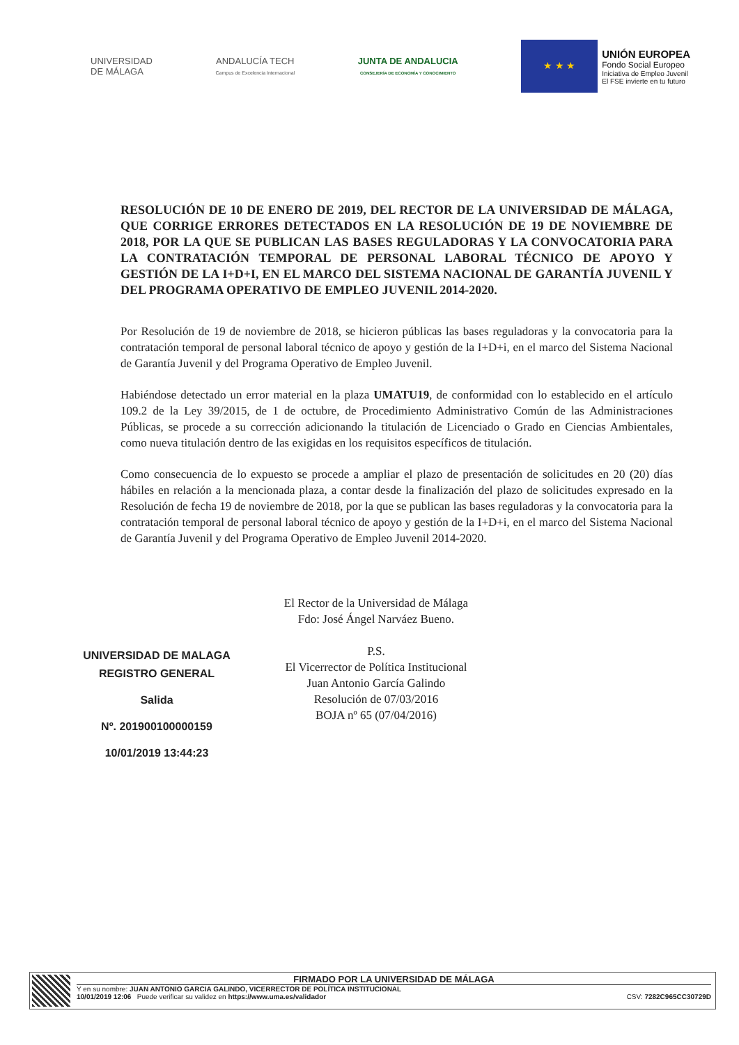UNIVERSIDAD
DE MÁLAGA
ANDALUCÍA TECH
Campus de Excelencia Internacional
JUNTA DE ANDALUCIA
CONSEJERÍA DE ECONOMÍA Y CONOCIMIENTO
★ ★ ★
UNIÓN EUROPEA
Fondo Social Europeo
Iniciativa de Empleo Juvenil
El FSE invierte en tu futuro
RESOLUCIÓN DE 10 DE ENERO DE 2019, DEL RECTOR DE LA UNIVERSIDAD DE MÁLAGA, QUE CORRIGE ERRORES DETECTADOS EN LA RESOLUCIÓN DE 19 DE NOVIEMBRE DE 2018, POR LA QUE SE PUBLICAN LAS BASES REGULADORAS Y LA CONVOCATORIA PARA LA CONTRATACIÓN TEMPORAL DE PERSONAL LABORAL TÉCNICO DE APOYO Y GESTIÓN DE LA I+D+I, EN EL MARCO DEL SISTEMA NACIONAL DE GARANTÍA JUVENIL Y DEL PROGRAMA OPERATIVO DE EMPLEO JUVENIL 2014-2020.
Por Resolución de 19 de noviembre de 2018, se hicieron públicas las bases reguladoras y la convocatoria para la contratación temporal de personal laboral técnico de apoyo y gestión de la I+D+i, en el marco del Sistema Nacional de Garantía Juvenil y del Programa Operativo de Empleo Juvenil.
Habiéndose detectado un error material en la plaza UMATU19, de conformidad con lo establecido en el artículo 109.2 de la Ley 39/2015, de 1 de octubre, de Procedimiento Administrativo Común de las Administraciones Públicas, se procede a su corrección adicionando la titulación de Licenciado o Grado en Ciencias Ambientales, como nueva titulación dentro de las exigidas en los requisitos específicos de titulación.
Como consecuencia de lo expuesto se procede a ampliar el plazo de presentación de solicitudes en 20 (20) días hábiles en relación a la mencionada plaza, a contar desde la finalización del plazo de solicitudes expresado en la Resolución de fecha 19 de noviembre de 2018, por la que se publican las bases reguladoras y la convocatoria para la contratación temporal de personal laboral técnico de apoyo y gestión de la I+D+i, en el marco del Sistema Nacional de Garantía Juvenil y del Programa Operativo de Empleo Juvenil 2014-2020.
El Rector de la Universidad de Málaga
Fdo: José Ángel Narváez Bueno.
P.S.
El Vicerrector de Política Institucional
Juan Antonio García Galindo
Resolución de 07/03/2016
BOJA nº 65 (07/04/2016)
UNIVERSIDAD DE MALAGA
REGISTRO GENERAL
Salida
Nº. 201900100000159
10/01/2019 13:44:23
FIRMADO POR LA UNIVERSIDAD DE MÁLAGA
Y en su nombre: JUAN ANTONIO GARCIA GALINDO, VICERRECTOR DE POLÍTICA INSTITUCIONAL
10/01/2019 12:06 Puede verificar su validez en https://www.uma.es/validador CSV: 7282C965CC30729D